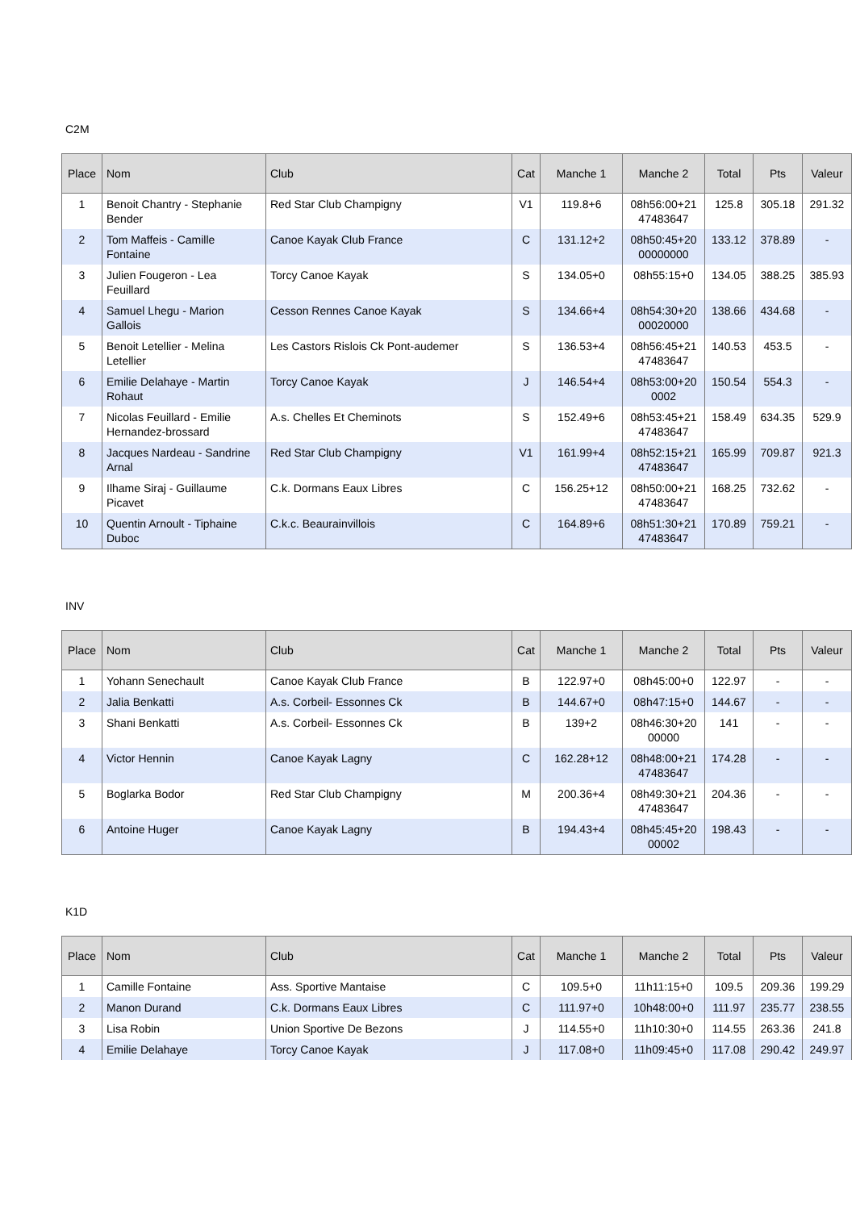C2M
| Place | Nom | Club | Cat | Manche 1 | Manche 2 | Total | Pts | Valeur |
| --- | --- | --- | --- | --- | --- | --- | --- | --- |
| 1 | Benoit Chantry - Stephanie Bender | Red Star Club Champigny | V1 | 119.8+6 | 08h56:00+21 47483647 | 125.8 | 305.18 | 291.32 |
| 2 | Tom Maffeis - Camille Fontaine | Canoe Kayak Club France | C | 131.12+2 | 08h50:45+20 00000000 | 133.12 | 378.89 | - |
| 3 | Julien Fougeron - Lea Feuillard | Torcy Canoe Kayak | S | 134.05+0 | 08h55:15+0 | 134.05 | 388.25 | 385.93 |
| 4 | Samuel Lhegu - Marion Gallois | Cesson Rennes Canoe Kayak | S | 134.66+4 | 08h54:30+20 00020000 | 138.66 | 434.68 | - |
| 5 | Benoit Letellier - Melina Letellier | Les Castors Rislois Ck Pont-audemer | S | 136.53+4 | 08h56:45+21 47483647 | 140.53 | 453.5 | - |
| 6 | Emilie Delahaye - Martin Rohaut | Torcy Canoe Kayak | J | 146.54+4 | 08h53:00+20 0002 | 150.54 | 554.3 | - |
| 7 | Nicolas Feuillard - Emilie Hernandez-brossard | A.s. Chelles Et Cheminots | S | 152.49+6 | 08h53:45+21 47483647 | 158.49 | 634.35 | 529.9 |
| 8 | Jacques Nardeau - Sandrine Arnal | Red Star Club Champigny | V1 | 161.99+4 | 08h52:15+21 47483647 | 165.99 | 709.87 | 921.3 |
| 9 | Ilhame Siraj - Guillaume Picavet | C.k. Dormans Eaux Libres | C | 156.25+12 | 08h50:00+21 47483647 | 168.25 | 732.62 | - |
| 10 | Quentin Arnoult - Tiphaine Duboc | C.k.c. Beaurainvillois | C | 164.89+6 | 08h51:30+21 47483647 | 170.89 | 759.21 | - |
INV
| Place | Nom | Club | Cat | Manche 1 | Manche 2 | Total | Pts | Valeur |
| --- | --- | --- | --- | --- | --- | --- | --- | --- |
| 1 | Yohann Senechault | Canoe Kayak Club France | B | 122.97+0 | 08h45:00+0 | 122.97 | - | - |
| 2 | Jalia Benkatti | A.s. Corbeil- Essonnes Ck | B | 144.67+0 | 08h47:15+0 | 144.67 | - | - |
| 3 | Shani Benkatti | A.s. Corbeil- Essonnes Ck | B | 139+2 | 08h46:30+20 00000 | 141 | - | - |
| 4 | Victor Hennin | Canoe Kayak Lagny | C | 162.28+12 | 08h48:00+21 47483647 | 174.28 | - | - |
| 5 | Boglarka Bodor | Red Star Club Champigny | M | 200.36+4 | 08h49:30+21 47483647 | 204.36 | - | - |
| 6 | Antoine Huger | Canoe Kayak Lagny | B | 194.43+4 | 08h45:45+20 00002 | 198.43 | - | - |
K1D
| Place | Nom | Club | Cat | Manche 1 | Manche 2 | Total | Pts | Valeur |
| --- | --- | --- | --- | --- | --- | --- | --- | --- |
| 1 | Camille Fontaine | Ass. Sportive Mantaise | C | 109.5+0 | 11h11:15+0 | 109.5 | 209.36 | 199.29 |
| 2 | Manon Durand | C.k. Dormans Eaux Libres | C | 111.97+0 | 10h48:00+0 | 111.97 | 235.77 | 238.55 |
| 3 | Lisa Robin | Union Sportive De Bezons | J | 114.55+0 | 11h10:30+0 | 114.55 | 263.36 | 241.8 |
| 4 | Emilie Delahaye | Torcy Canoe Kayak | J | 117.08+0 | 11h09:45+0 | 117.08 | 290.42 | 249.97 |